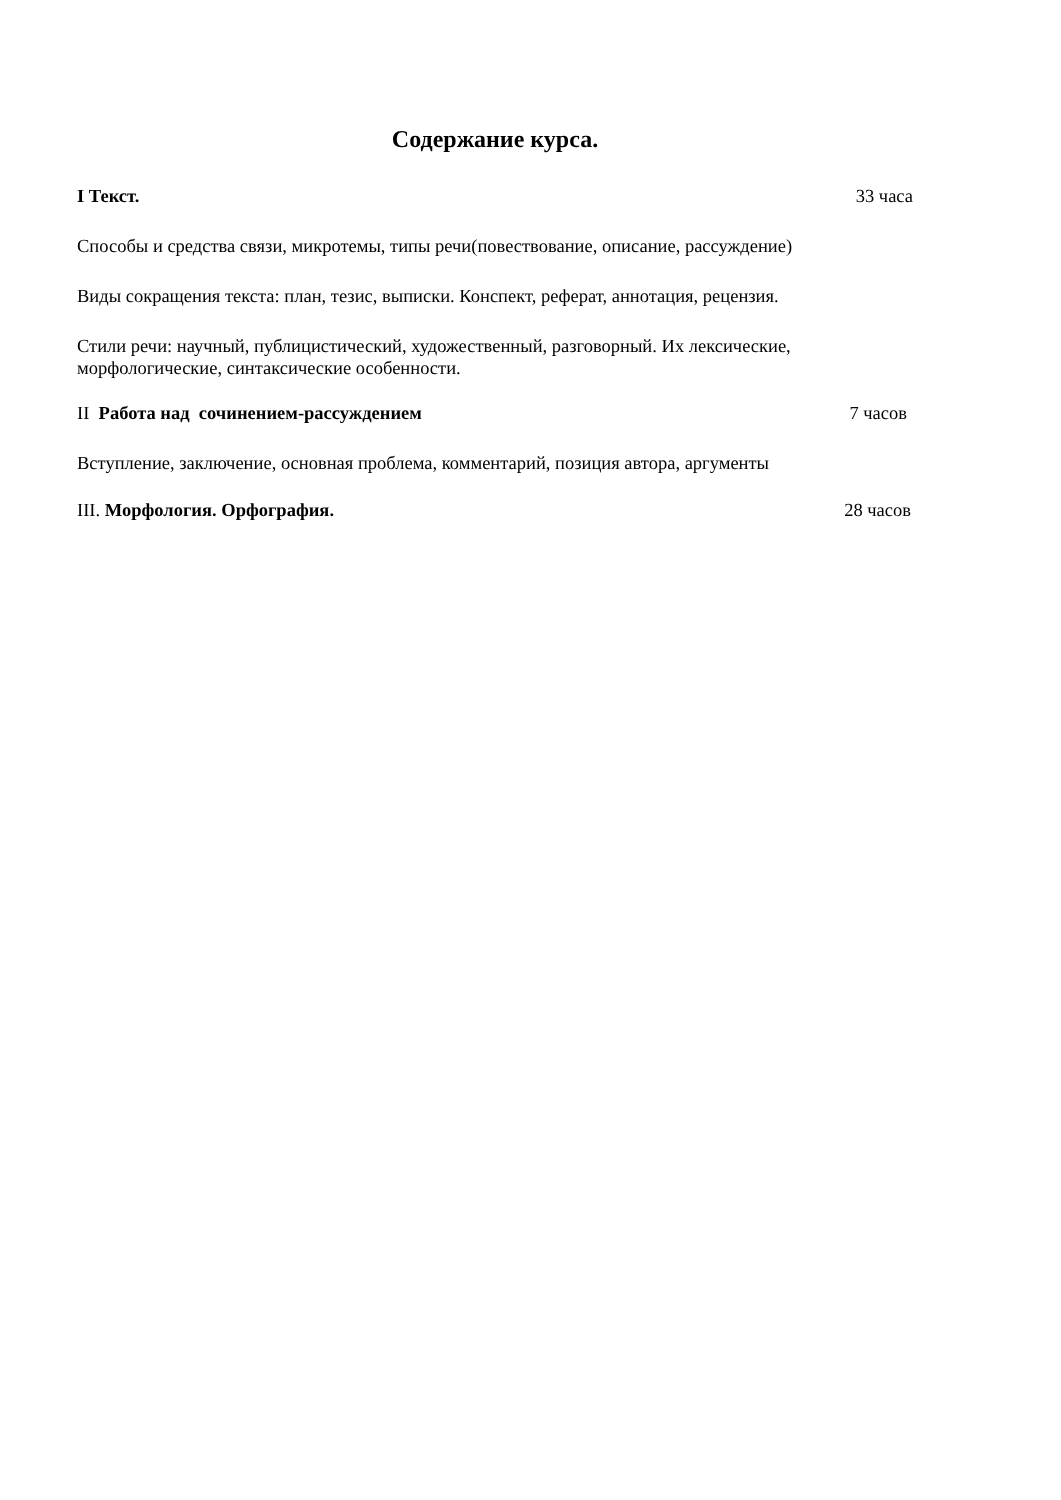Содержание курса.
I Текст. 33 часа
Способы и средства связи, микротемы, типы речи(повествование, описание, рассуждение)
Виды сокращения текста: план, тезис, выписки. Конспект, реферат, аннотация, рецензия.
Стили речи: научный, публицистический, художественный, разговорный. Их лексические, морфологические, синтаксические особенности.
II Работа над сочинением-рассуждением 7 часов
Вступление, заключение, основная проблема, комментарий, позиция автора, аргументы
III. Морфология. Орфография. 28 часов